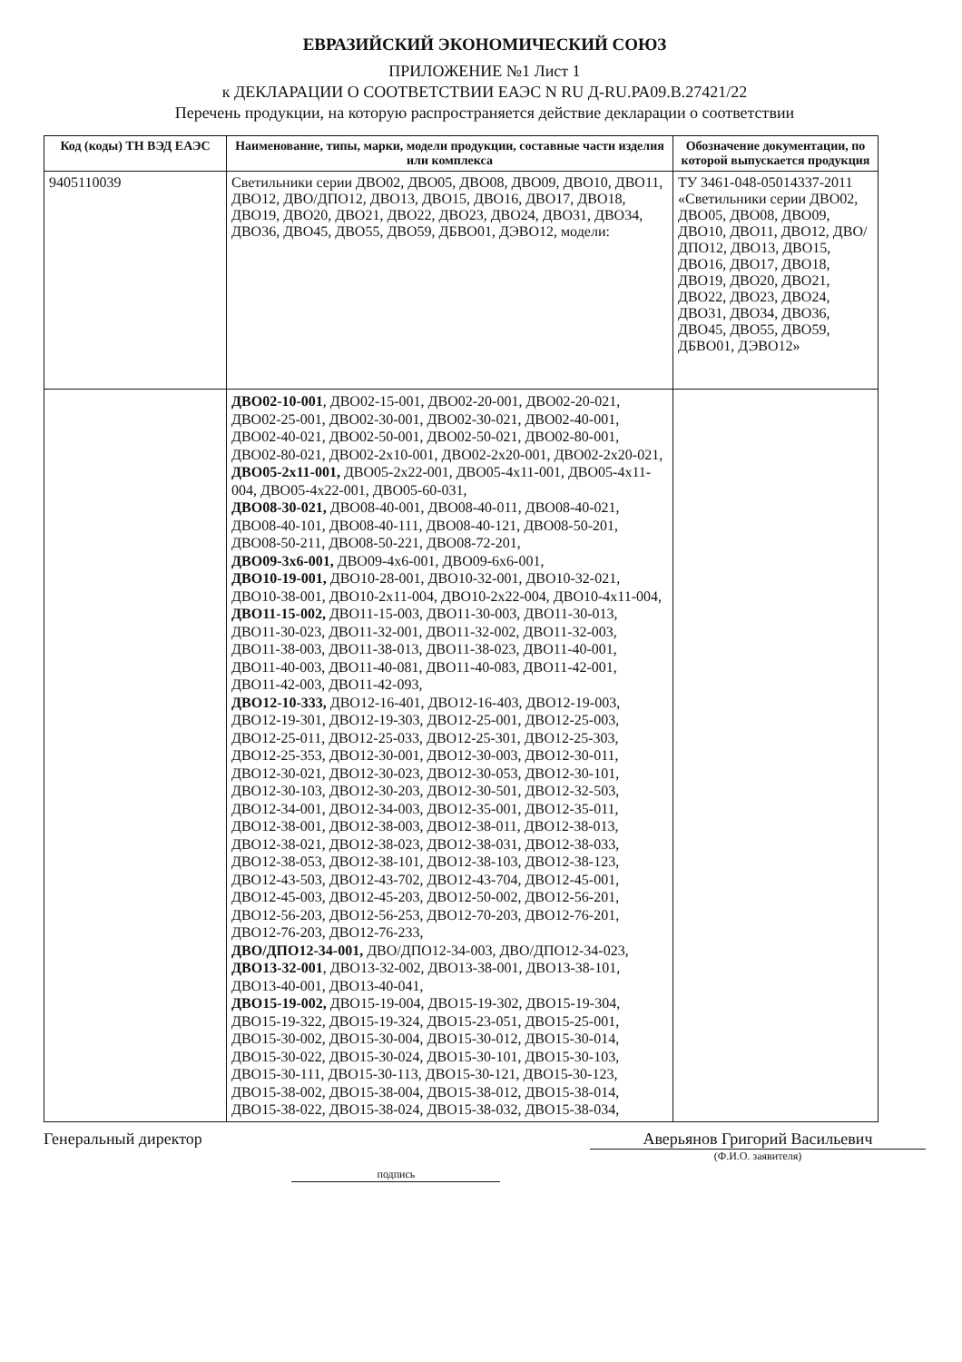ЕВРАЗИЙСКИЙ ЭКОНОМИЧЕСКИЙ СОЮЗ
ПРИЛОЖЕНИЕ №1 Лист 1
к ДЕКЛАРАЦИИ О СООТВЕТСТВИИ ЕАЭС N RU Д-RU.РА09.В.27421/22
Перечень продукции, на которую распространяется действие декларации о соответствии
| Код (коды) ТН ВЭД ЕАЭС | Наименование, типы, марки, модели продукции, составные части изделия или комплекса | Обозначение документации, по которой выпускается продукция |
| --- | --- | --- |
| 9405110039 | Светильники серии ДВО02, ДВО05, ДВО08, ДВО09, ДВО10, ДВО11, ДВО12, ДВО/ДПО12, ДВО13, ДВО15, ДВО16, ДВО17, ДВО18, ДВО19, ДВО20, ДВО21, ДВО22, ДВО23, ДВО24, ДВО31, ДВО34, ДВО36, ДВО45, ДВО55, ДВО59, ДБВО01, ДЭВО12, модели: | ТУ 3461-048-05014337-2011 «Светильники серии ДВО02, ДВО05, ДВО08, ДВО09, ДВО10, ДВО11, ДВО12, ДВО/ДПО12, ДВО13, ДВО15, ДВО16, ДВО17, ДВО18, ДВО19, ДВО20, ДВО21, ДВО22, ДВО23, ДВО24, ДВО31, ДВО34, ДВО36, ДВО45, ДВО55, ДВО59, ДБВО01, ДЭВО12» |
| | ДВО02-10-001 , ДВО02-15-001, ДВО02-20-001, ДВО02-20-021, ДВО02-25-001, ДВО02-30-001, ДВО02-30-021, ДВО02-40-001, ДВО02-40-021, ДВО02-50-001, ДВО02-50-021, ДВО02-80-001, ДВО02-80-021, ДВО02-2х10-001, ДВО02-2х20-001, ДВО02-2х20-021, ДВО05-2х11-001, ДВО05-2х22-001, ДВО05-4х11-001, ДВО05-4х11-004, ДВО05-4х22-001, ДВО05-60-031, ДВО08-30-021, ДВО08-40-001, ДВО08-40-011, ДВО08-40-021, ДВО08-40-101, ДВО08-40-111, ДВО08-40-121, ДВО08-50-201, ДВО08-50-211, ДВО08-50-221, ДВО08-72-201, ДВО09-3х6-001, ДВО09-4х6-001, ДВО09-6х6-001, ДВО10-19-001, ДВО10-28-001, ДВО10-32-001, ДВО10-32-021, ДВО10-38-001, ДВО10-2х11-004, ДВО10-2х22-004, ДВО10-4х11-004, ДВО11-15-002, ДВО11-15-003, ДВО11-30-003, ДВО11-30-013, ДВО11-30-023, ДВО11-32-001, ДВО11-32-002, ДВО11-32-003, ДВО11-38-003, ДВО11-38-013, ДВО11-38-023, ДВО11-40-001, ДВО11-40-003, ДВО11-40-081, ДВО11-40-083, ДВО11-42-001, ДВО11-42-003, ДВО11-42-093, ДВО12-10-333, ДВО12-16-401, ДВО12-16-403, ДВО12-19-003, ДВО12-19-301, ДВО12-19-303, ДВО12-25-001, ДВО12-25-003, ДВО12-25-011, ДВО12-25-033, ДВО12-25-301, ДВО12-25-303, ДВО12-25-353, ДВО12-30-001, ДВО12-30-003, ДВО12-30-011, ДВО12-30-021, ДВО12-30-023, ДВО12-30-053, ДВО12-30-101, ДВО12-30-103, ДВО12-30-203, ДВО12-30-501, ДВО12-32-503, ДВО12-34-001, ДВО12-34-003, ДВО12-35-001, ДВО12-35-011, ДВО12-38-001, ДВО12-38-003, ДВО12-38-011, ДВО12-38-013, ДВО12-38-021, ДВО12-38-023, ДВО12-38-031, ДВО12-38-033, ДВО12-38-053, ДВО12-38-101, ДВО12-38-103, ДВО12-38-123, ДВО12-43-503, ДВО12-43-702, ДВО12-43-704, ДВО12-45-001, ДВО12-45-003, ДВО12-45-203, ДВО12-50-002, ДВО12-56-201, ДВО12-56-203, ДВО12-56-253, ДВО12-70-203, ДВО12-76-201, ДВО12-76-203, ДВО12-76-233, ДВО/ДПО12-34-001, ДВО/ДПО12-34-003, ДВО/ДПО12-34-023, ДВО13-32-001 , ДВО13-32-002, ДВО13-38-001, ДВО13-38-101, ДВО13-40-001, ДВО13-40-041, ДВО15-19-002, ДВО15-19-004, ДВО15-19-302, ДВО15-19-304, ДВО15-19-322, ДВО15-19-324, ДВО15-23-051, ДВО15-25-001, ДВО15-30-002, ДВО15-30-004, ДВО15-30-012, ДВО15-30-014, ДВО15-30-022, ДВО15-30-024, ДВО15-30-101, ДВО15-30-103, ДВО15-30-111, ДВО15-30-113, ДВО15-30-121, ДВО15-30-123, ДВО15-38-002, ДВО15-38-004, ДВО15-38-012, ДВО15-38-014, ДВО15-38-022, ДВО15-38-024, ДВО15-38-032, ДВО15-38-034, | |
Генеральный директор
подпись
Аверьянов Григорий Васильевич
(Ф.И.О. заявителя)